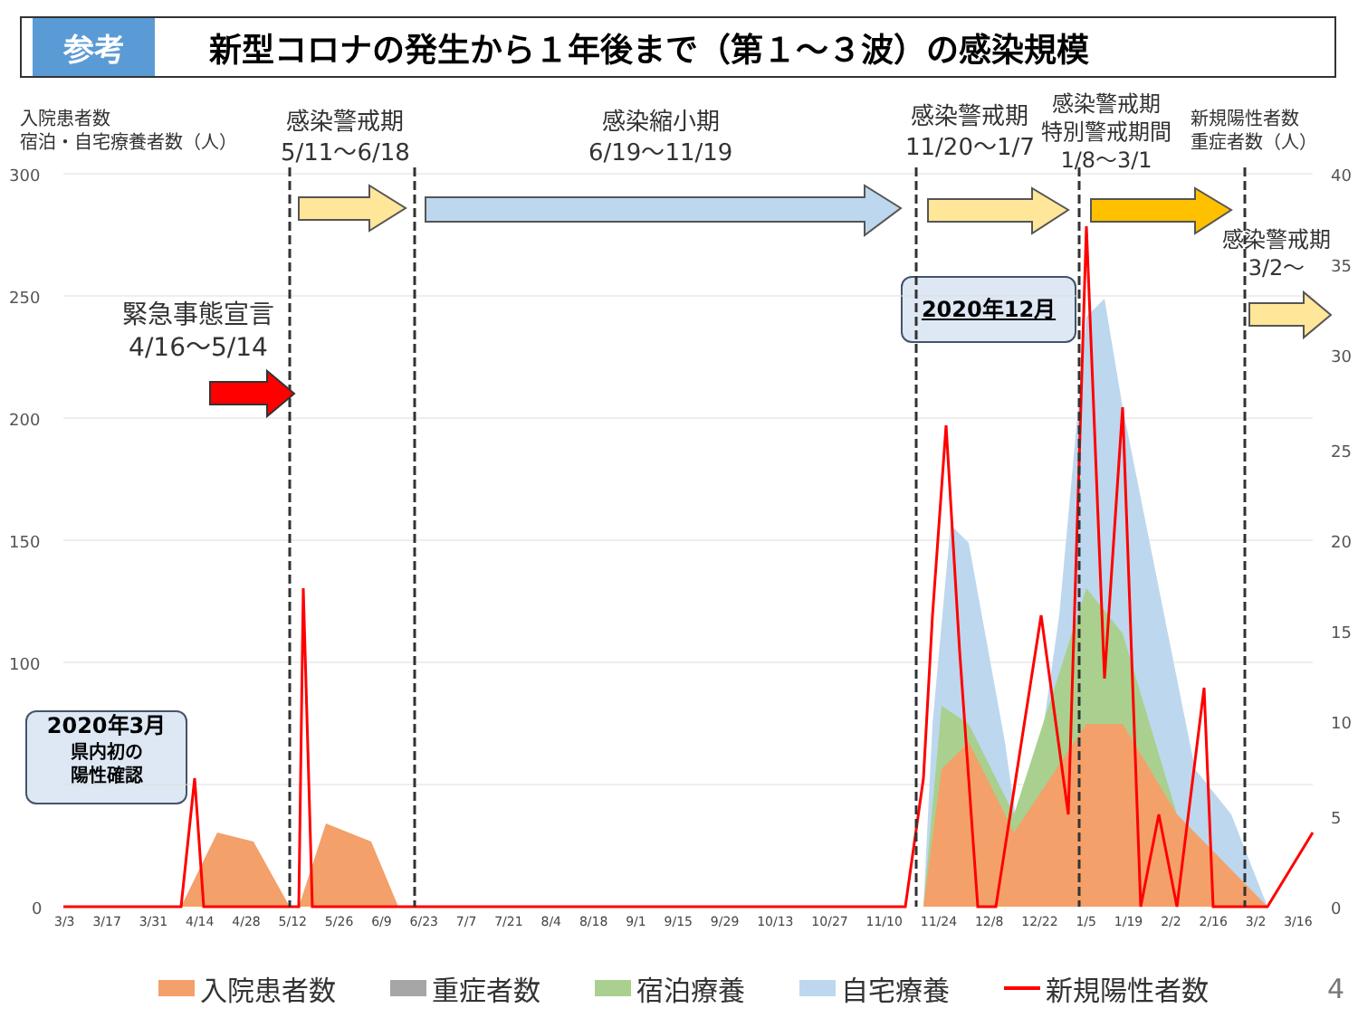参考
新型コロナの発生から１年後まで（第１～３波）の感染規模
入院患者数
宿泊・自宅療養者数（人）
感染警戒期
5/11～6/18
感染縮小期
6/19～11/19
感染警戒期
11/20～1/7
感染警戒期
特別警戒期間
1/8～3/1
新規陽性者数
重症者数（人）
感染警戒期
3/2～
緊急事態宣言
4/16～5/14
2020年3月
県内初の
陽性確認
2020年12月
300
250
200
150
100
0
40
35
30
25
20
15
10
5
0
3/3 3/17 3/31 4/14 4/28 5/12 5/26 6/9 6/23 7/7 7/21 8/4 8/18 9/1 9/15 9/29 10/13 10/27 11/10 11/24 12/8 12/22 1/5 1/19 2/2 2/16 3/2 3/16
入院患者数 重症者数 宿泊療養 自宅療養 新規陽性者数
4